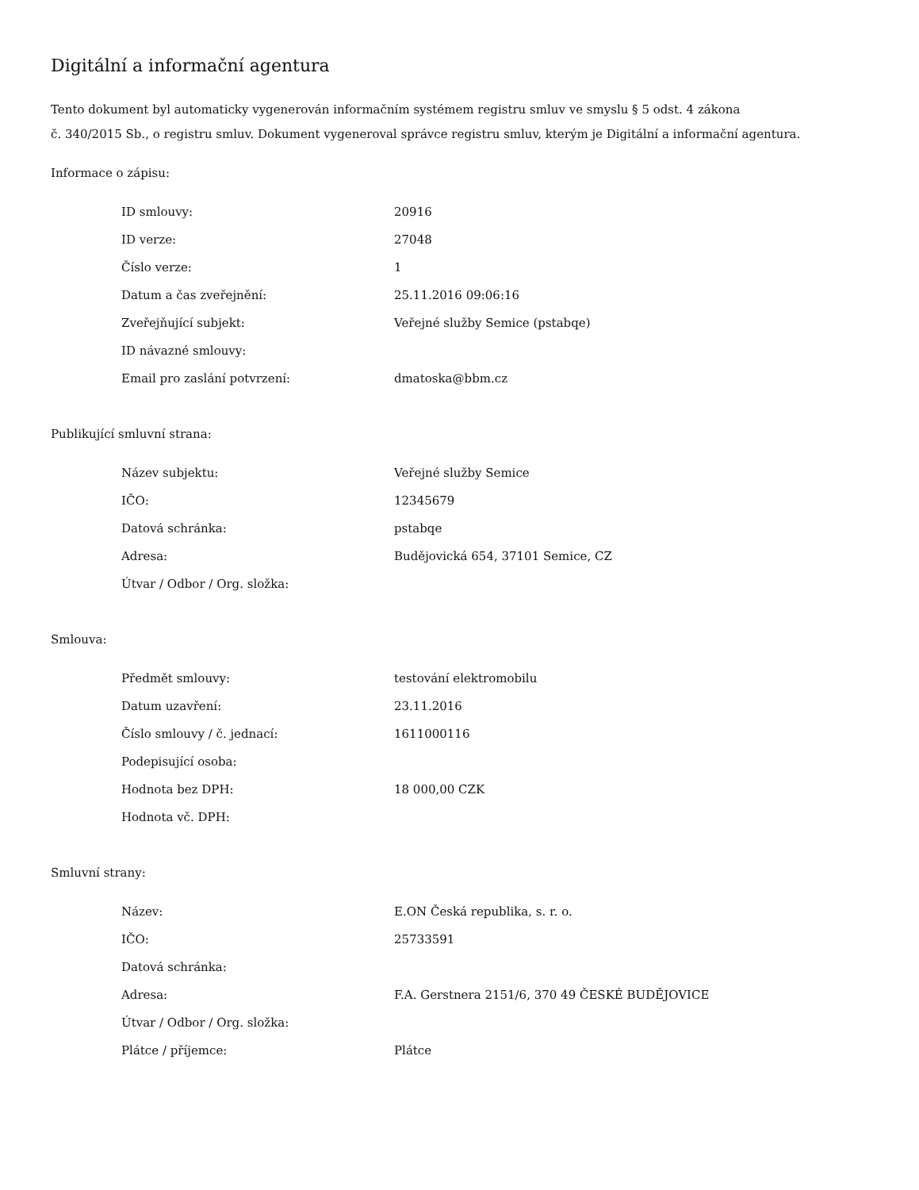Digitální a informační agentura
Tento dokument byl automaticky vygenerován informačním systémem registru smluv ve smyslu § 5 odst. 4 zákona
č. 340/2015 Sb., o registru smluv. Dokument vygeneroval správce registru smluv, kterým je Digitální a informační agentura.
Informace o zápisu:
| ID smlouvy: | 20916 |
| ID verze: | 27048 |
| Číslo verze: | 1 |
| Datum a čas zveřejnění: | 25.11.2016 09:06:16 |
| Zveřejňující subjekt: | Veřejné služby Semice (pstabqe) |
| ID návazné smlouvy: | |
| Email pro zaslání potvrzení: | dmatoska@bbm.cz |
Publikující smluvní strana:
| Název subjektu: | Veřejné služby Semice |
| IČO: | 12345679 |
| Datová schránka: | pstabqe |
| Adresa: | Budějovická 654, 37101 Semice, CZ |
| Útvar / Odbor / Org. složka: | |
Smlouva:
| Předmět smlouvy: | testování elektromobilu |
| Datum uzavření: | 23.11.2016 |
| Číslo smlouvy / č. jednací: | 1611000116 |
| Podepisující osoba: | |
| Hodnota bez DPH: | 18 000,00 CZK |
| Hodnota vč. DPH: | |
Smluvní strany:
| Název: | E.ON Česká republika, s. r. o. |
| IČO: | 25733591 |
| Datová schránka: | |
| Adresa: | F.A. Gerstnera 2151/6, 370 49 ČESKÉ BUDĚJOVICE |
| Útvar / Odbor / Org. složka: | |
| Plátce / příjemce: | Plátce |